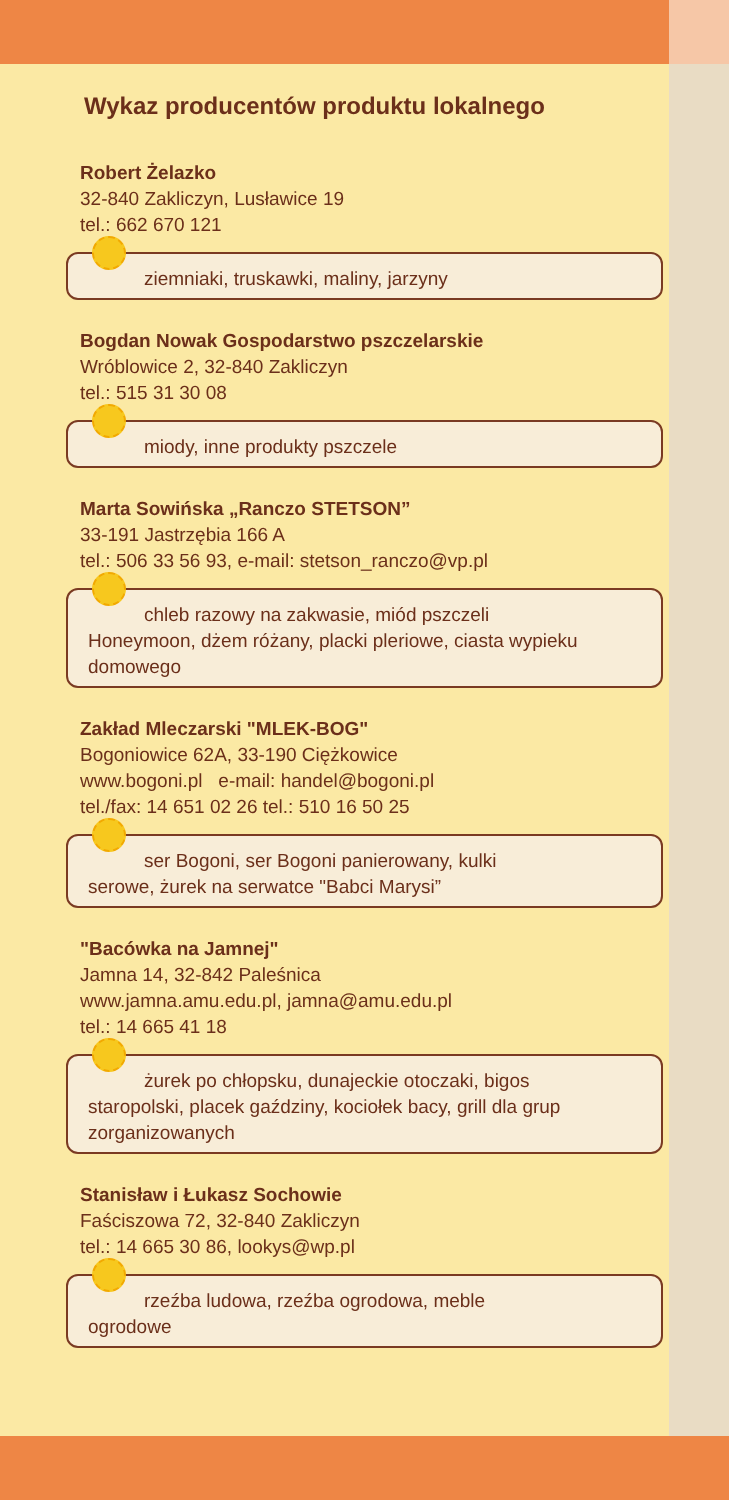Wykaz producentów produktu lokalnego
Robert Żelazko
32-840 Zakliczyn, Lusławice 19
tel.: 662 670 121
ziemniaki, truskawki, maliny, jarzyny
Bogdan Nowak Gospodarstwo pszczelarskie
Wróblowice 2, 32-840 Zakliczyn
tel.: 515 31 30 08
miody, inne produkty pszczele
Marta Sowińska „Ranczo STETSON”
33-191 Jastrzębia 166 A
tel.: 506 33 56 93, e-mail: stetson_ranczo@vp.pl
chleb razowy na zakwasie, miód pszczeli
Honeymoon, dżem różany, placki pleriowe, ciasta wypieku domowego
Zakład Mleczarski "MLEK-BOG"
Bogoniowice 62A, 33-190 Ciężkowice
www.bogoni.pl e-mail: handel@bogoni.pl
tel./fax: 14 651 02 26 tel.: 510 16 50 25
ser Bogoni, ser Bogoni panierowany, kulki
serowe, żurek na serwatce "Babci Marysi”
"Bacówka na Jamnej"
Jamna 14, 32-842 Paleśnica
www.jamna.amu.edu.pl, jamna@amu.edu.pl
tel.: 14 665 41 18
żurek po chłopsku, dunajeckie otoczaki, bigos
staropolski, placek gaździny, kociołek bacy, grill dla grup zorganizowanych
Stanisław i Łukasz Sochowie
Faściszowa 72, 32-840 Zakliczyn
tel.: 14 665 30 86, lookys@wp.pl
rzeźba ludowa, rzeźba ogrodowa, meble
ogrodowe